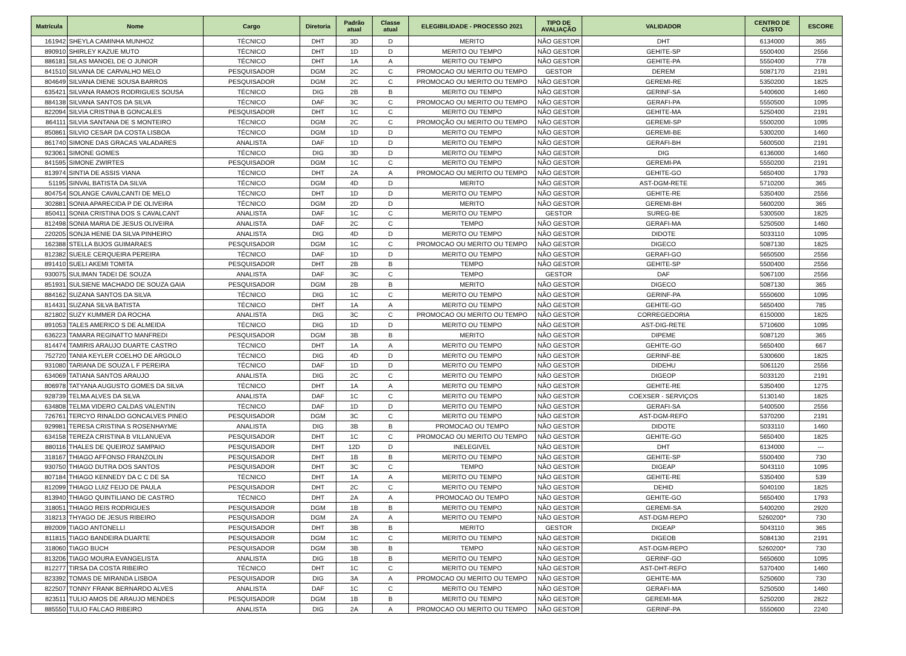| Matrícula | Nome | Cargo | Diretoria | Padrão atual | Classe atual | ELEGIBILIDADE - PROCESSO 2021 | TIPO DE AVALIAÇÃO | VALIDADOR | CENTRO DE CUSTO | ESCORE |
| --- | --- | --- | --- | --- | --- | --- | --- | --- | --- | --- |
| 161942 | SHEYLA CAMINHA MUNHOZ | TÉCNICO | DHT | 3D | D | MERITO | NÃO GESTOR | DHT | 6134000 | 365 |
| 890910 | SHIRLEY KAZUE MUTO | TÉCNICO | DHT | 1D | D | MERITO OU TEMPO | NÃO GESTOR | GEHITE-SP | 5500400 | 2556 |
| 886181 | SILAS MANOEL DE O JUNIOR | TÉCNICO | DHT | 1A | A | MERITO OU TEMPO | NÃO GESTOR | GEHITE-PA | 5550400 | 778 |
| 841510 | SILVANA DE CARVALHO MELO | PESQUISADOR | DGM | 2C | C | PROMOCAO OU MERITO OU TEMPO | GESTOR | DEREM | 5087170 | 2191 |
| 804649 | SILVANA DIENE SOUSA BARROS | PESQUISADOR | DGM | 2C | C | PROMOCAO OU MERITO OU TEMPO | NÃO GESTOR | GEREMI-RE | 5350200 | 1825 |
| 635421 | SILVANA RAMOS RODRIGUES SOUSA | TÉCNICO | DIG | 2B | B | MERITO OU TEMPO | NÃO GESTOR | GERINF-SA | 5400600 | 1460 |
| 884138 | SILVANA SANTOS DA SILVA | TÉCNICO | DAF | 3C | C | PROMOCAO OU MERITO OU TEMPO | NÃO GESTOR | GERAFI-PA | 5550500 | 1095 |
| 822094 | SILVIA CRISTINA B GONCALES | PESQUISADOR | DHT | 1C | C | MERITO OU TEMPO | NÃO GESTOR | GEHITE-MA | 5250400 | 2191 |
| 864111 | SILVIA SANTANA DE S MONTEIRO | TÉCNICO | DGM | 2C | C | PROMOÇÃO OU MERITO OU TEMPO | NÃO GESTOR | GEREMI-SP | 5500200 | 1095 |
| 850861 | SILVIO CESAR DA COSTA LISBOA | TÉCNICO | DGM | 1D | D | MERITO OU TEMPO | NÃO GESTOR | GEREMI-BE | 5300200 | 1460 |
| 861740 | SIMONE DAS GRACAS VALADARES | ANALISTA | DAF | 1D | D | MERITO OU TEMPO | NÃO GESTOR | GERAFI-BH | 5600500 | 2191 |
| 923061 | SIMONE GOMES | TÉCNICO | DIG | 3D | D | MERITO OU TEMPO | NÃO GESTOR | DIG | 6136000 | 1460 |
| 841595 | SIMONE ZWIRTES | PESQUISADOR | DGM | 1C | C | MERITO OU TEMPO | NÃO GESTOR | GEREMI-PA | 5550200 | 2191 |
| 813974 | SINTIA DE ASSIS VIANA | TÉCNICO | DHT | 2A | A | PROMOCAO OU MERITO OU TEMPO | NÃO GESTOR | GEHITE-GO | 5650400 | 1793 |
| 51195 | SINVAL BATISTA DA SILVA | TÉCNICO | DGM | 4D | D | MERITO | NÃO GESTOR | AST-DGM-RETE | 5710200 | 365 |
| 804754 | SOLANGE CAVALCANTI DE MELO | TÉCNICO | DHT | 1D | D | MERITO OU TEMPO | NÃO GESTOR | GEHITE-RE | 5350400 | 2556 |
| 302881 | SONIA APARECIDA P DE OLIVEIRA | TÉCNICO | DGM | 2D | D | MERITO | NÃO GESTOR | GEREMI-BH | 5600200 | 365 |
| 850411 | SONIA CRISTINA DOS S CAVALCANT | ANALISTA | DAF | 1C | C | MERITO OU TEMPO | GESTOR | SUREG-BE | 5300500 | 1825 |
| 812498 | SONIA MARIA DE JESUS OLIVEIRA | ANALISTA | DAF | 2C | C | TEMPO | NÃO GESTOR | GERAFI-MA | 5250500 | 1460 |
| 220205 | SONJA HENIE DA SILVA PINHEIRO | ANALISTA | DIG | 4D | D | MERITO OU TEMPO | NÃO GESTOR | DIDOTE | 5033110 | 1095 |
| 162388 | STELLA BIJOS GUIMARAES | PESQUISADOR | DGM | 1C | C | PROMOCAO OU MERITO OU TEMPO | NÃO GESTOR | DIGECO | 5087130 | 1825 |
| 812382 | SUEILE CERQUEIRA PEREIRA | TÉCNICO | DAF | 1D | D | MERITO OU TEMPO | NÃO GESTOR | GERAFI-GO | 5650500 | 2556 |
| 891410 | SUELI AKEMI TOMITA | PESQUISADOR | DHT | 2B | B | TEMPO | NÃO GESTOR | GEHITE-SP | 5500400 | 2556 |
| 930075 | SULIMAN TADEI DE SOUZA | ANALISTA | DAF | 3C | C | TEMPO | GESTOR | DAF | 5067100 | 2556 |
| 851931 | SULSIENE MACHADO DE SOUZA GAIA | PESQUISADOR | DGM | 2B | B | MERITO | NÃO GESTOR | DIGECO | 5087130 | 365 |
| 884162 | SUZANA SANTOS DA SILVA | TÉCNICO | DIG | 1C | C | MERITO OU TEMPO | NÃO GESTOR | GERINF-PA | 5550600 | 1095 |
| 814431 | SUZANA SILVA BATISTA | TÉCNICO | DHT | 1A | A | MERITO OU TEMPO | NÃO GESTOR | GEHITE-GO | 5650400 | 785 |
| 821802 | SUZY KUMMER DA ROCHA | ANALISTA | DIG | 3C | C | PROMOCAO OU MERITO OU TEMPO | NÃO GESTOR | CORREGEDORIA | 6150000 | 1825 |
| 891053 | TALES AMERICO S DE ALMEIDA | TÉCNICO | DIG | 1D | D | MERITO OU TEMPO | NÃO GESTOR | AST-DIG-RETE | 5710600 | 1095 |
| 636223 | TAMARA REGINATTO MANFREDI | PESQUISADOR | DGM | 3B | B | MERITO | NÃO GESTOR | DIPEME | 5087120 | 365 |
| 814474 | TAMIRIS ARAUJO DUARTE CASTRO | TÉCNICO | DHT | 1A | A | MERITO OU TEMPO | NÃO GESTOR | GEHITE-GO | 5650400 | 667 |
| 752720 | TANIA KEYLER COELHO DE ARGOLO | TÉCNICO | DIG | 4D | D | MERITO OU TEMPO | NÃO GESTOR | GERINF-BE | 5300600 | 1825 |
| 931080 | TARIANA DE SOUZA L F PEREIRA | TÉCNICO | DAF | 1D | D | MERITO OU TEMPO | NÃO GESTOR | DIDEHU | 5061120 | 2556 |
| 634069 | TATIANA SANTOS ARAUJO | ANALISTA | DIG | 2C | C | MERITO OU TEMPO | NÃO GESTOR | DIGEOP | 5033120 | 2191 |
| 806978 | TATYANA AUGUSTO GOMES DA SILVA | TÉCNICO | DHT | 1A | A | MERITO OU TEMPO | NÃO GESTOR | GEHITE-RE | 5350400 | 1275 |
| 928739 | TELMA ALVES DA SILVA | ANALISTA | DAF | 1C | C | MERITO OU TEMPO | NÃO GESTOR | COEXSER - SERVIÇOS | 5130140 | 1825 |
| 634808 | TELMA VIDERO CALDAS VALENTIN | TÉCNICO | DAF | 1D | D | MERITO OU TEMPO | NÃO GESTOR | GERAFI-SA | 5400500 | 2556 |
| 726761 | TERCYO RINALDO GONCALVES PINEO | PESQUISADOR | DGM | 3C | C | MERITO OU TEMPO | NÃO GESTOR | AST-DGM-REFO | 5370200 | 2191 |
| 929981 | TERESA CRISTINA S ROSENHAYME | ANALISTA | DIG | 3B | B | PROMOCAO OU TEMPO | NÃO GESTOR | DIDOTE | 5033110 | 1460 |
| 634158 | TEREZA CRISTINA B VILLANUEVA | PESQUISADOR | DHT | 1C | C | PROMOCAO OU MERITO OU TEMPO | NÃO GESTOR | GEHITE-GO | 5650400 | 1825 |
| 880116 | THALES DE QUEIROZ SAMPAIO | PESQUISADOR | DHT | 12D | D | INELEGIVEL | NÃO GESTOR | DHT | 6134000 | --- |
| 318167 | THIAGO AFFONSO FRANZOLIN | PESQUISADOR | DHT | 1B | B | MERITO OU TEMPO | NÃO GESTOR | GEHITE-SP | 5500400 | 730 |
| 930750 | THIAGO DUTRA DOS SANTOS | PESQUISADOR | DHT | 3C | C | TEMPO | NÃO GESTOR | DIGEAP | 5043110 | 1095 |
| 807184 | THIAGO KENNEDY DA C C DE SA | TÉCNICO | DHT | 1A | A | MERITO OU TEMPO | NÃO GESTOR | GEHITE-RE | 5350400 | 539 |
| 812099 | THIAGO LUIZ FEIJO DE PAULA | PESQUISADOR | DHT | 2C | C | MERITO OU TEMPO | NÃO GESTOR | DEHID | 5040100 | 1825 |
| 813940 | THIAGO QUINTILIANO DE CASTRO | TÉCNICO | DHT | 2A | A | PROMOCAO OU TEMPO | NÃO GESTOR | GEHITE-GO | 5650400 | 1793 |
| 318051 | THIAGO REIS RODRIGUES | PESQUISADOR | DGM | 1B | B | MERITO OU TEMPO | NÃO GESTOR | GEREMI-SA | 5400200 | 2920 |
| 318213 | THYAGO DE JESUS RIBEIRO | PESQUISADOR | DGM | 2A | A | MERITO OU TEMPO | NÃO GESTOR | AST-DGM-REPO | 5260200* | 730 |
| 892009 | TIAGO ANTONELLI | PESQUISADOR | DHT | 3B | B | MERITO | GESTOR | DIGEAP | 5043110 | 365 |
| 811815 | TIAGO BANDEIRA DUARTE | PESQUISADOR | DGM | 1C | C | MERITO OU TEMPO | NÃO GESTOR | DIGEOB | 5084130 | 2191 |
| 318060 | TIAGO BUCH | PESQUISADOR | DGM | 3B | B | TEMPO | NÃO GESTOR | AST-DGM-REPO | 5260200* | 730 |
| 813206 | TIAGO MOURA EVANGELISTA | ANALISTA | DIG | 1B | B | MERITO OU TEMPO | NÃO GESTOR | GERINF-GO | 5650600 | 1095 |
| 812277 | TIRSA DA COSTA RIBEIRO | TÉCNICO | DHT | 1C | C | MERITO OU TEMPO | NÃO GESTOR | AST-DHT-REFO | 5370400 | 1460 |
| 823392 | TOMAS DE MIRANDA LISBOA | PESQUISADOR | DIG | 3A | A | PROMOCAO OU MERITO OU TEMPO | NÃO GESTOR | GEHITE-MA | 5250600 | 730 |
| 822507 | TONNY FRANK BERNARDO ALVES | ANALISTA | DAF | 1C | C | MERITO OU TEMPO | NÃO GESTOR | GERAFI-MA | 5250500 | 1460 |
| 823511 | TULIO AMOS DE ARAUJO MENDES | PESQUISADOR | DGM | 1B | B | MERITO OU TEMPO | NÃO GESTOR | GEREMI-MA | 5250200 | 2822 |
| 885550 | TULIO FALCAO RIBEIRO | ANALISTA | DIG | 2A | A | PROMOCAO OU MERITO OU TEMPO | NÃO GESTOR | GERINF-PA | 5550600 | 2240 |